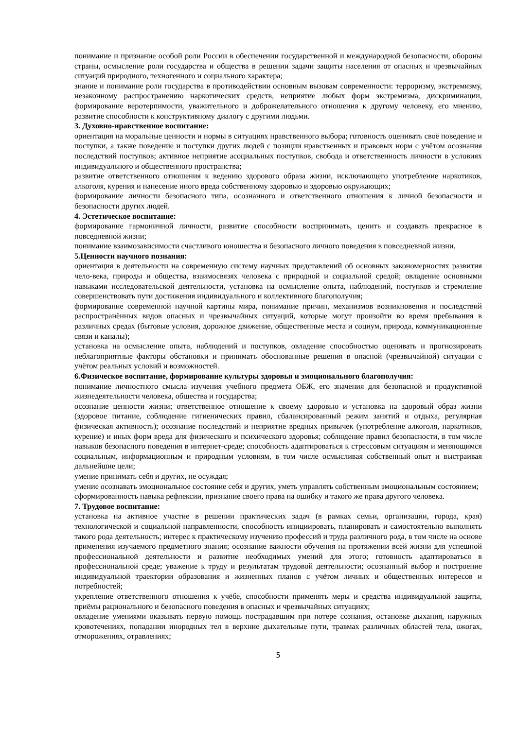понимание и признание особой роли России в обеспечении государственной и международной безопасности, обороны страны, осмысление роли государства и общества в решении задачи защиты населения от опасных и чрезвычайных ситуаций природного, техногенного и социального характера;
знание и понимание роли государства в противодействии основным вызовам современности: терроризму, экстремизму, незаконному распространению наркотических средств, неприятие любых форм экстремизма, дискриминации, формирование веротерпимости, уважительного и доброжелательного отношения к другому человеку, его мнению, развитие способности к конструктивному диалогу с другими людьми.
3. Духовно-нравственное воспитание:
ориентация на моральные ценности и нормы в ситуациях нравственного выбора; готовность оценивать своё поведение и поступки, а также поведение и поступки других людей с позиции нравственных и правовых норм с учётом осознания последствий поступков; активное неприятие асоциальных поступков, свобода и ответственность личности в условиях индивидуального и общественного пространства;
развитие ответственного отношения к ведению здорового образа жизни, исключающего употребление наркотиков, алкоголя, курения и нанесение иного вреда собственному здоровью и здоровью окружающих;
формирование личности безопасного типа, осознанного и ответственного отношения к личной безопасности и безопасности других людей.
4. Эстетическое воспитание:
формирование гармоничной личности, развитие способности воспринимать, ценить и создавать прекрасное в повседневной жизни;
понимание взаимозависимости счастливого юношества и безопасного личного поведения в повседневной жизни.
5.Ценности научного познания:
ориентация в деятельности на современную систему научных представлений об основных закономерностях развития чело-века, природы и общества, взаимосвязях человека с природной и социальной средой; овладение основными навыками исследовательской деятельности, установка на осмысление опыта, наблюдений, поступков и стремление совершенствовать пути достижения индивидуального и коллективного благополучия;
формирование современной научной картины мира, понимание причин, механизмов возникновения и последствий распространённых видов опасных и чрезвычайных ситуаций, которые могут произойти во время пребывания в различных средах (бытовые условия, дорожное движение, общественные места и социум, природа, коммуникационные связи и каналы);
установка на осмысление опыта, наблюдений и поступков, овладение способностью оценивать и прогнозировать неблагоприятные факторы обстановки и принимать обоснованные решения в опасной (чрезвычайной) ситуации с учётом реальных условий и возможностей.
6.Физическое воспитание, формирование культуры здоровья и эмоционального благополучия:
понимание личностного смысла изучения учебного предмета ОБЖ, его значения для безопасной и продуктивной жизнедеятельности человека, общества и государства;
осознание ценности жизни; ответственное отношение к своему здоровью и установка на здоровый образ жизни (здоровое питание, соблюдение гигиенических правил, сбалансированный режим занятий и отдыха, регулярная физическая активность); осознание последствий и неприятие вредных привычек (употребление алкоголя, наркотиков, курение) и иных форм вреда для физического и психического здоровья; соблюдение правил безопасности, в том числе навыков безопасного поведения в интернет-среде; способность адаптироваться к стрессовым ситуациям и меняющимся социальным, информационным и природным условиям, в том числе осмысливая собственный опыт и выстраивая дальнейшие цели;
умение принимать себя и других, не осуждая;
умение осознавать эмоциональное состояние себя и других, уметь управлять собственным эмоциональным состоянием;
сформированность навыка рефлексии, признание своего права на ошибку и такого же права другого человека.
7. Трудовое воспитание:
установка на активное участие в решении практических задач (в рамках семьи, организации, города, края) технологической и социальной направленности, способность инициировать, планировать и самостоятельно выполнять такого рода деятельность; интерес к практическому изучению профессий и труда различного рода, в том числе на основе применения изучаемого предметного знания; осознание важности обучения на протяжении всей жизни для успешной профессиональной деятельности и развитие необходимых умений для этого; готовность адаптироваться в профессиональной среде; уважение к труду и результатам трудовой деятельности; осознанный выбор и построение индивидуальной траектории образования и жизненных планов с учётом личных и общественных интересов и потребностей;
укрепление ответственного отношения к учёбе, способности применять меры и средства индивидуальной защиты, приёмы рационального и безопасного поведения в опасных и чрезвычайных ситуациях;
овладение умениями оказывать первую помощь пострадавшим при потере сознания, остановке дыхания, наружных кровотечениях, попадании инородных тел в верхние дыхательные пути, травмах различных областей тела, ожогах, отморожениях, отравлениях;
5